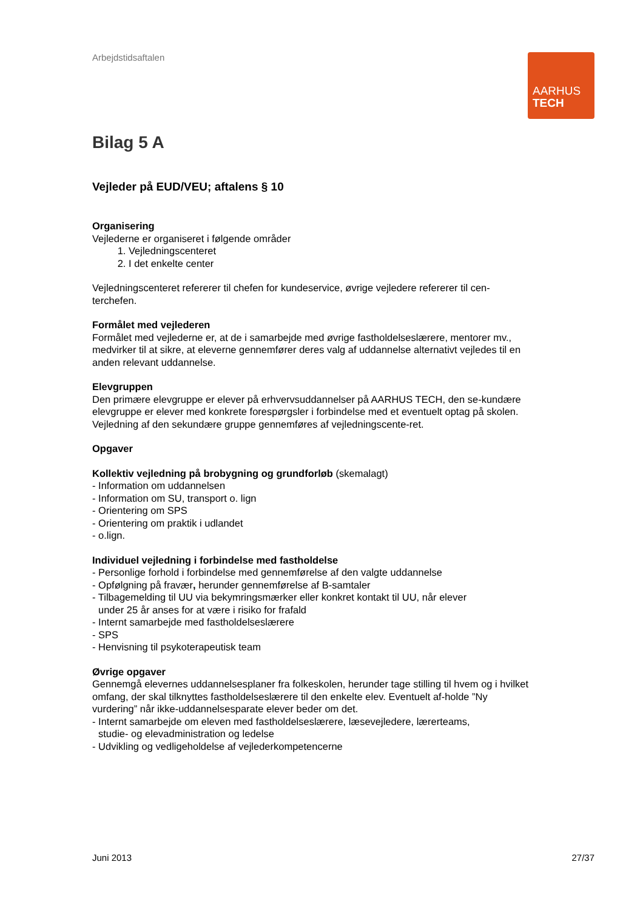Arbejdstidsaftalen
AARHUS
TECH
Bilag 5 A
Vejleder på EUD/VEU; aftalens § 10
Organisering
Vejlederne er organiseret i følgende områder
1. Vejledningscenteret
2. I det enkelte center
Vejledningscenteret refererer til chefen for kundeservice, øvrige vejledere refererer til cen-terchefen.
Formålet med vejlederen
Formålet med vejlederne er, at de i samarbejde med øvrige fastholdelseslærere, mentorer mv., medvirker til at sikre, at eleverne gennemfører deres valg af uddannelse alternativt vejledes til en anden relevant uddannelse.
Elevgruppen
Den primære elevgruppe er elever på erhvervsuddannelser på AARHUS TECH, den se-kundære elevgruppe er elever med konkrete forespørgsler i forbindelse med et eventuelt optag på skolen. Vejledning af den sekundære gruppe gennemføres af vejledningscente-ret.
Opgaver
Kollektiv vejledning på brobygning og grundforløb (skemalagt)
- Information om uddannelsen
- Information om SU, transport o. lign
- Orientering om SPS
- Orientering om praktik i udlandet
- o.lign.
Individuel vejledning i forbindelse med fastholdelse
- Personlige forhold i forbindelse med gennemførelse af den valgte uddannelse
- Opfølgning på fravær, herunder gennemførelse af B-samtaler
- Tilbagemelding til UU via bekymringsmærker eller konkret kontakt til UU, når elever
under 25 år anses for at være i risiko for frafald
- Internt samarbejde med fastholdelseslærere
- SPS
- Henvisning til psykoterapeutisk team
Øvrige opgaver
Gennemgå elevernes uddannelsesplaner fra folkeskolen, herunder tage stilling til hvem og i hvilket omfang, der skal tilknyttes fastholdelseslærere til den enkelte elev. Eventuelt af-holde ”Ny vurdering” når ikke-uddannelsesparate elever beder om det.
- Internt samarbejde om eleven med fastholdelseslærere, læsevejledere, lærerteams,
studie- og elevadministration og ledelse
- Udvikling og vedligeholdelse af vejlederkompetencerne
Juni 2013 27/37